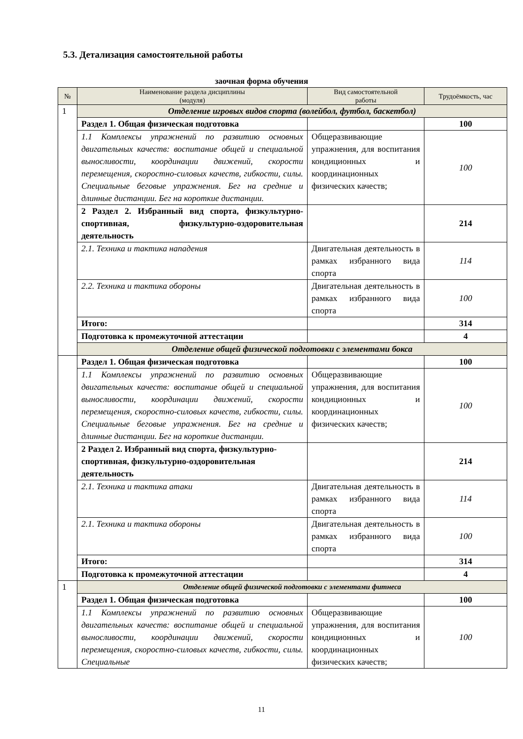5.3. Детализация самостоятельной работы
заочная форма обучения
| № | Наименование раздела дисциплины (модуля) | Вид самостоятельной работы | Трудоёмкость, час |
| --- | --- | --- | --- |
| 1 | Отделение игровых видов спорта (волейбол, футбол, баскетбол) | | |
| | Раздел 1. Общая физическая подготовка | | 100 |
| | 1.1 Комплексы упражнений по развитию основных двигательных качеств: воспитание общей и специальной выносливости, координации движений, скорости перемещения, скоростно-силовых качеств, гибкости, силы. Специальные беговые упражнения. Бег на средние и длинные дистанции. Бег на короткие дистанции. | Общеразвивающие упражнения, для воспитания кондиционных и координационных физических качеств; | 100 |
| | 2 Раздел 2. Избранный вид спорта, физкультурно-спортивная, физкультурно-оздоровительная деятельность | | 214 |
| | 2.1. Техника и тактика нападения | Двигательная деятельность в рамках избранного вида спорта | 114 |
| | 2.2. Техника и тактика обороны | Двигательная деятельность в рамках избранного вида спорта | 100 |
| | Итого: | | 314 |
| | Подготовка к промежуточной аттестации | | 4 |
| | Отделение общей физической подготовки с элементами бокса | | |
| | Раздел 1. Общая физическая подготовка | | 100 |
| | 1.1 Комплексы упражнений по развитию основных двигательных качеств: воспитание общей и специальной выносливости, координации движений, скорости перемещения, скоростно-силовых качеств, гибкости, силы. Специальные беговые упражнения. Бег на средние и длинные дистанции. Бег на короткие дистанции. | Общеразвивающие упражнения, для воспитания кондиционных и координационных физических качеств; | 100 |
| | 2 Раздел 2. Избранный вид спорта, физкультурно-спортивная, физкультурно-оздоровительная деятельность | | 214 |
| | 2.1. Техника и тактика атаки | Двигательная деятельность в рамках избранного вида спорта | 114 |
| | 2.1. Техника и тактика обороны | Двигательная деятельность в рамках избранного вида спорта | 100 |
| | Итого: | | 314 |
| | Подготовка к промежуточной аттестации | | 4 |
| 1 | Отделение общей физической подготовки с элементами фитнеса | | |
| | Раздел 1. Общая физическая подготовка | | 100 |
| | 1.1 Комплексы упражнений по развитию основных двигательных качеств: воспитание общей и специальной выносливости, координации движений, скорости перемещения, скоростно-силовых качеств, гибкости, силы. Специальные | Общеразвивающие упражнения, для воспитания кондиционных и координационных физических качеств; | 100 |
11